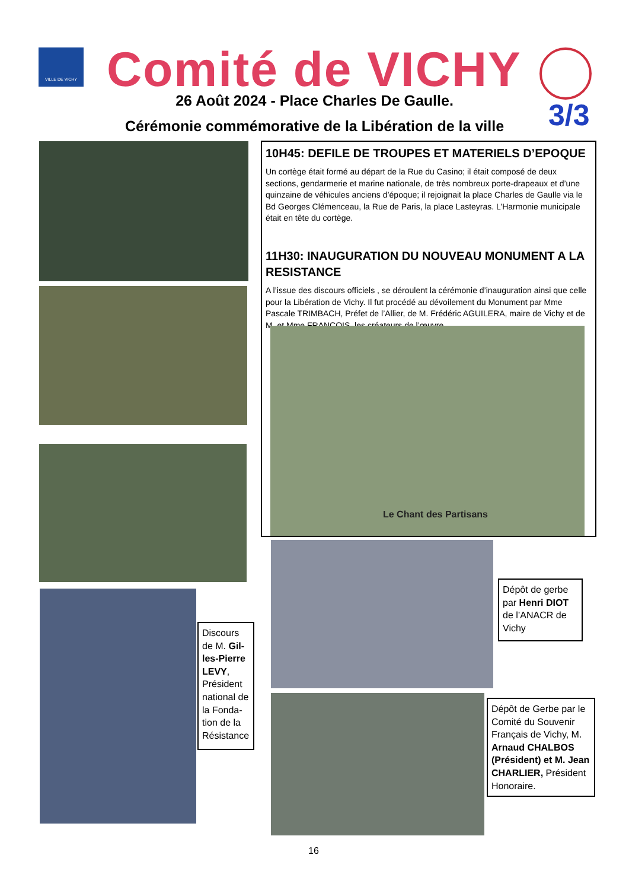VILLE DE VICHY Comité de VICHY
3/3
26 Août 2024 - Place Charles De Gaulle.
Cérémonie commémorative de la Libération de la ville
10H45: DEFILE DE TROUPES ET MATERIELS D’EPOQUE
Un cortège était formé au départ de la Rue du Casino; il était composé de deux sections, gendarmerie et marine nationale, de très nombreux porte-drapeaux et d’une quinzaine de véhicules anciens d’époque; il rejoignait la place Charles de Gaulle via le Bd Georges Clémenceau, la Rue de Paris, la place Lasteyras. L’Harmonie municipale était en tête du cortège.
11H30: INAUGURATION DU NOUVEAU MONUMENT A LA RESISTANCE
A l’issue des discours officiels , se déroulent la cérémonie d’inauguration ainsi que celle pour la Libération de Vichy. Il fut procédé au dévoilement du Monument par Mme Pascale TRIMBACH, Préfet de l’Allier, de M. Frédéric AGUILERA, maire de Vichy et de M. et Mme FRANCOIS, les créateurs de l’œuvre.
Le Chant des Partisans
Discours de M. Gil-les-Pierre LEVY, Président national de la Fonda-tion de la Résistance
Dépôt de gerbe par Henri DIOT de l’ANACR de Vichy
Dépôt de Gerbe par le Comité du Souvenir Français de Vichy, M. Arnaud CHALBOS (Président) et M. Jean CHARLIER, Président Honoraire.
16